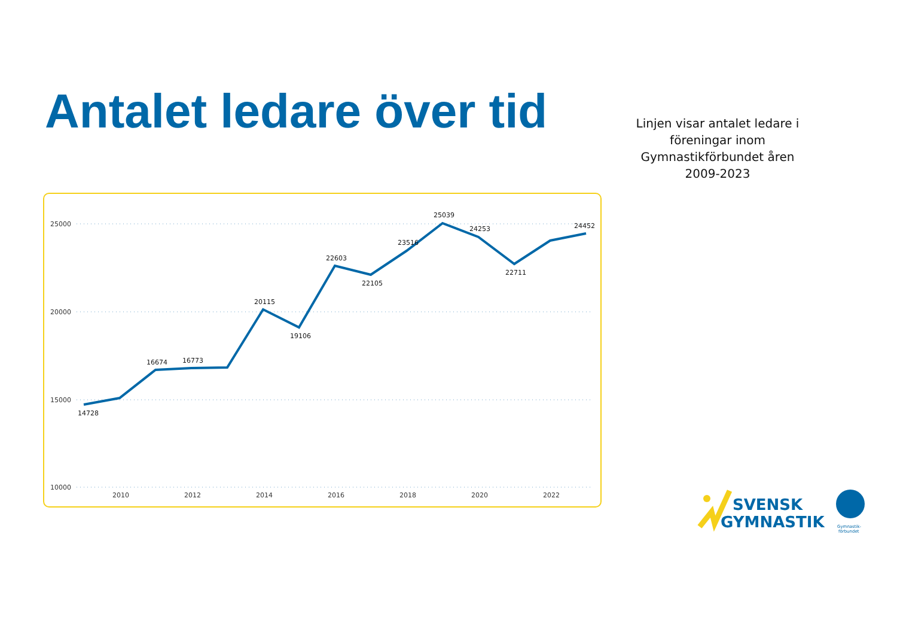Antalet ledare över tid
Linjen visar antalet ledare i föreningar inom Gymnastikförbundet åren 2009-2023
25000
20000
15000
10000
2010
2012
2014
2016
2018
2020
2022
14728
16674
16773
20115
19106
22603
22105
23516
25039
24253
22711
24452
SVENSK
GYMNASTIK
Gymnastik-
förbundet